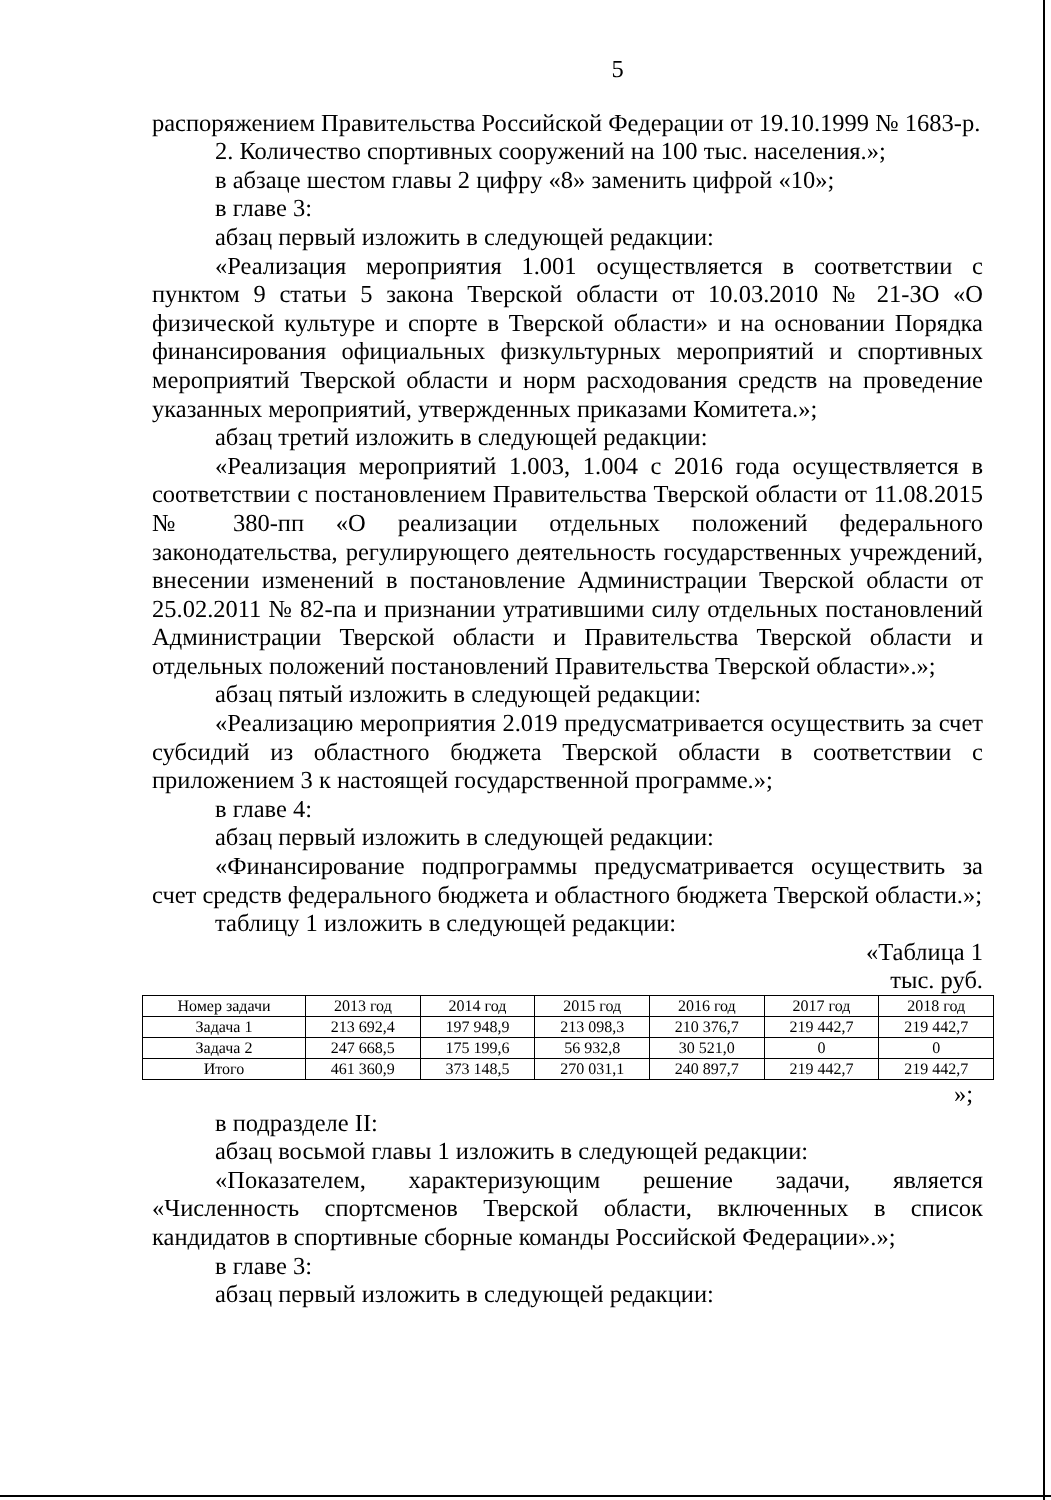5
распоряжением Правительства Российской Федерации от 19.10.1999 № 1683-р.
2. Количество спортивных сооружений на 100 тыс. населения.»;
в абзаце шестом главы 2 цифру «8» заменить цифрой «10»;
в главе 3:
абзац первый изложить в следующей редакции:
«Реализация мероприятия 1.001 осуществляется в соответствии с пунктом 9 статьи 5 закона Тверской области от 10.03.2010 № 21-ЗО «О физической культуре и спорте в Тверской области» и на основании Порядка финансирования официальных физкультурных мероприятий и спортивных мероприятий Тверской области и норм расходования средств на проведение указанных мероприятий, утвержденных приказами Комитета.»;
абзац третий изложить в следующей редакции:
«Реализация мероприятий 1.003, 1.004 с 2016 года осуществляется в соответствии с постановлением Правительства Тверской области от 11.08.2015 № 380-пп «О реализации отдельных положений федерального законодательства, регулирующего деятельность государственных учреждений, внесении изменений в постановление Администрации Тверской области от 25.02.2011 № 82-па и признании утратившими силу отдельных постановлений Администрации Тверской области и Правительства Тверской области и отдельных положений постановлений Правительства Тверской области».»;
абзац пятый изложить в следующей редакции:
«Реализацию мероприятия 2.019 предусматривается осуществить за счет субсидий из областного бюджета Тверской области в соответствии с приложением 3 к настоящей государственной программе.»;
в главе 4:
абзац первый изложить в следующей редакции:
«Финансирование подпрограммы предусматривается осуществить за счет средств федерального бюджета и областного бюджета Тверской области.»;
таблицу 1 изложить в следующей редакции:
«Таблица 1
тыс. руб.
| Номер задачи | 2013 год | 2014 год | 2015 год | 2016 год | 2017 год | 2018 год |
| Задача 1 | 213 692,4 | 197 948,9 | 213 098,3 | 210 376,7 | 219 442,7 | 219 442,7 |
| Задача 2 | 247 668,5 | 175 199,6 | 56 932,8 | 30 521,0 | 0 | 0 |
| Итого | 461 360,9 | 373 148,5 | 270 031,1 | 240 897,7 | 219 442,7 | 219 442,7 |
»;
в подразделе II:
абзац восьмой главы 1 изложить в следующей редакции:
«Показателем, характеризующим решение задачи, является «Численность спортсменов Тверской области, включенных в список кандидатов в спортивные сборные команды Российской Федерации».»;
в главе 3:
абзац первый изложить в следующей редакции: